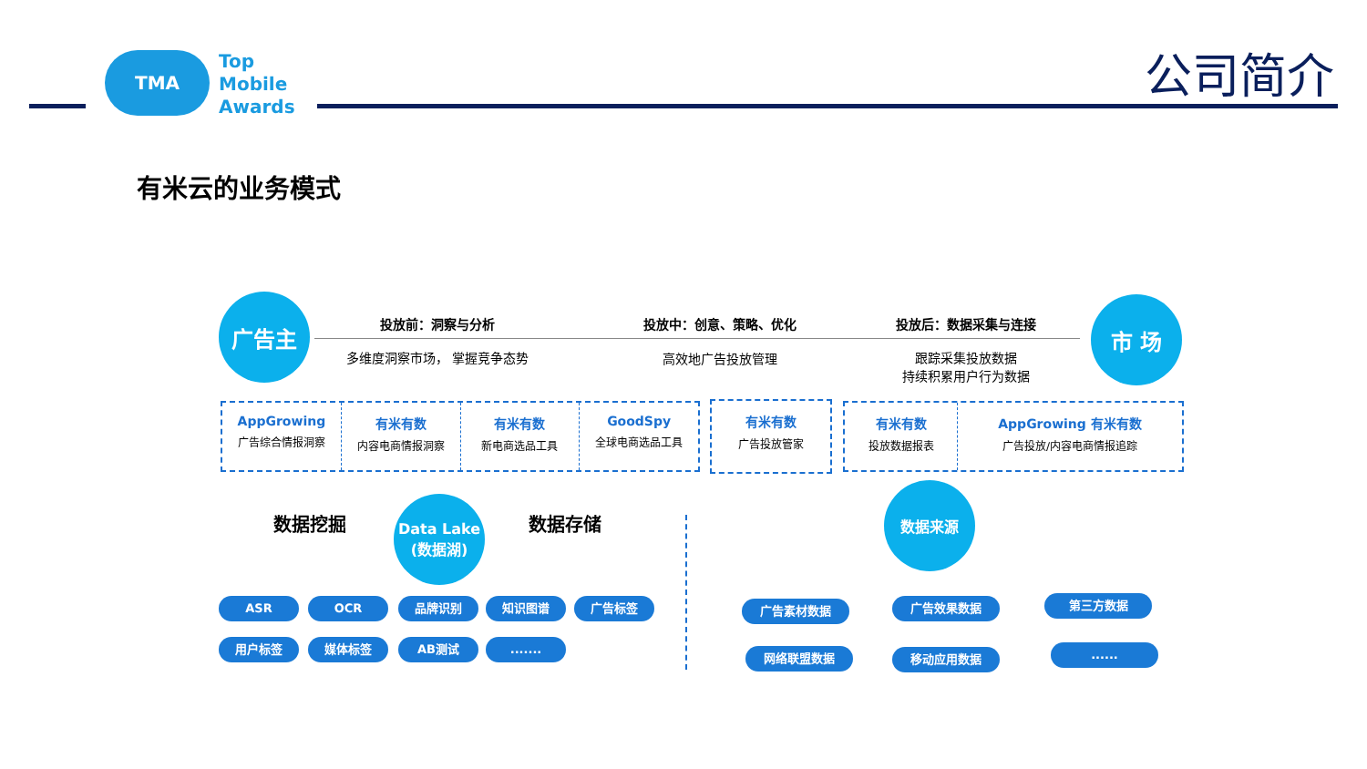TMA
Top
Mobile
Awards
公司简介
有米云的业务模式
广告主 市 场
投放前：洞察与分析 投放中：创意、策略、优化 投放后：数据采集与连接
多维度洞察市场， 掌握竞争态势 高效地广告投放管理
跟踪采集投放数据
持续积累用户行为数据
AppGrowing
广告综合情报洞察
有米有数
内容电商情报洞察
有米有数
新电商选品工具
GoodSpy
全球电商选品工具
有米有数
广告投放管家
有米有数
投放数据报表
AppGrowing 有米有数
广告投放/内容电商情报追踪
数据挖掘
Data Lake
(数据湖)
数据存储
数据来源
ASR OCR 品牌识别 知识图谱 广告标签
用户标签 媒体标签 AB测试 .......
广告素材数据 广告效果数据 第三方数据
网络联盟数据 移动应用数据 ......